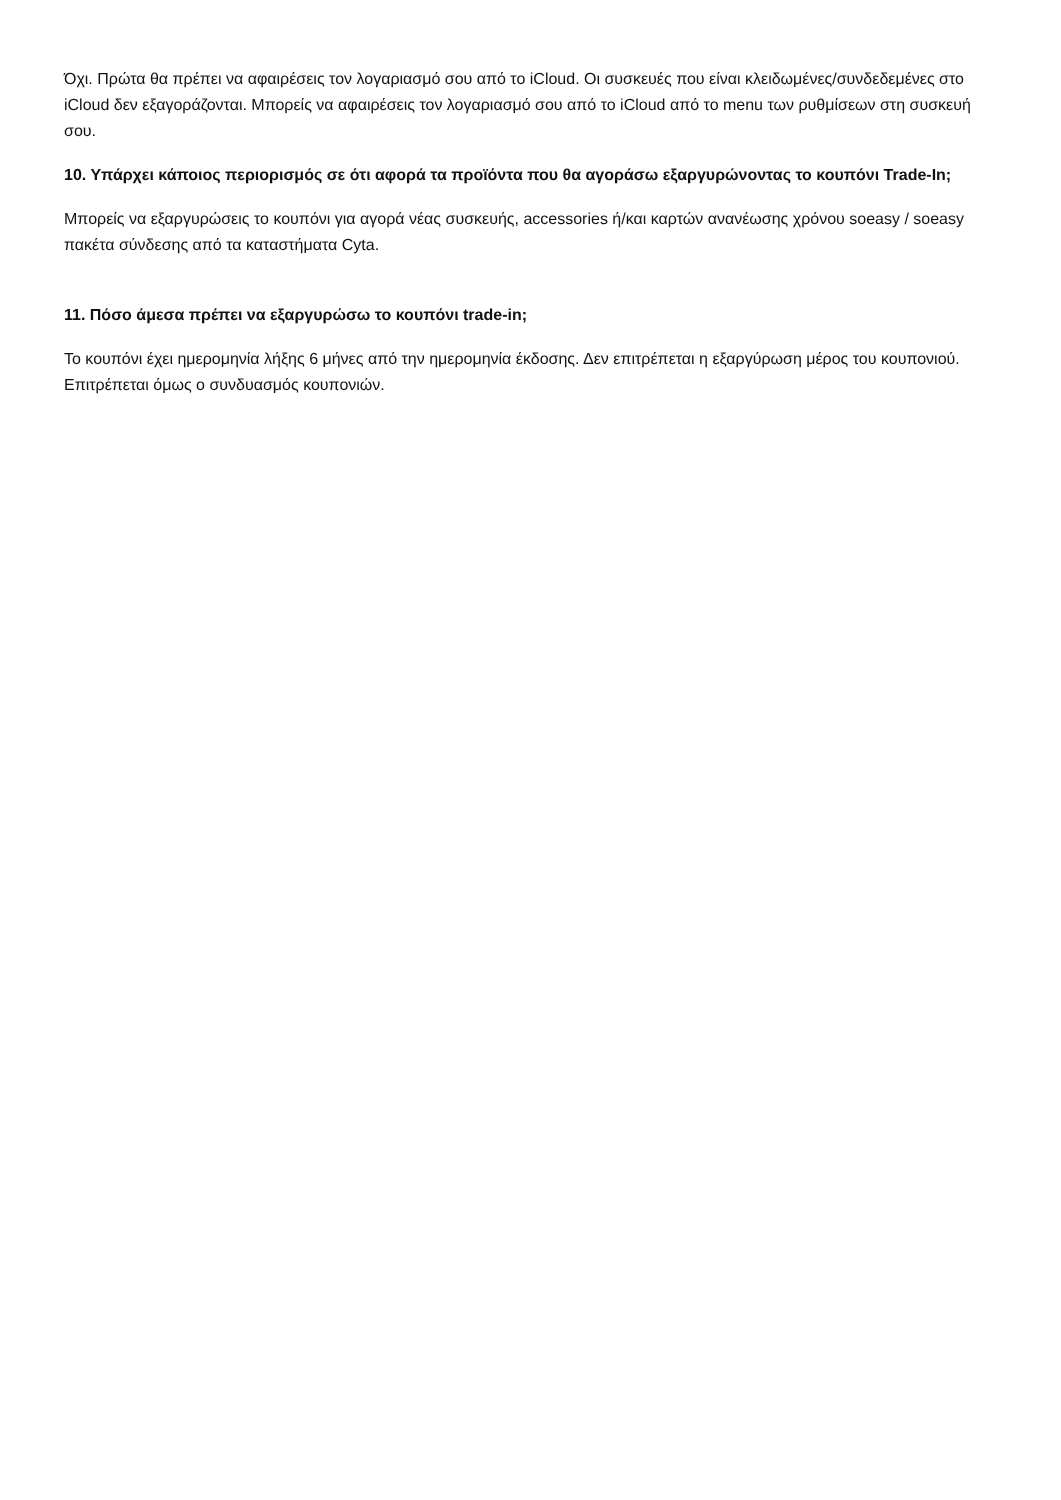Όχι. Πρώτα θα πρέπει να αφαιρέσεις τον λογαριασμό σου από το iCloud. Οι συσκευές που είναι κλειδωμένες/συνδεδεμένες στο iCloud δεν εξαγοράζονται. Μπορείς να αφαιρέσεις τον λογαριασμό σου από το iCloud από το menu των ρυθμίσεων στη συσκευή σου.
10. Υπάρχει κάποιος περιορισμός σε ότι αφορά τα προϊόντα που θα αγοράσω εξαργυρώνοντας το κουπόνι Trade-In;
Μπορείς να εξαργυρώσεις το κουπόνι για αγορά νέας συσκευής, accessories ή/και καρτών ανανέωσης χρόνου soeasy / soeasy πακέτα σύνδεσης από τα καταστήματα Cyta.
11. Πόσο άμεσα πρέπει να εξαργυρώσω το κουπόνι trade-in;
Το κουπόνι έχει ημερομηνία λήξης 6 μήνες από την ημερομηνία έκδοσης. Δεν επιτρέπεται η εξαργύρωση μέρος του κουπονιού. Επιτρέπεται όμως ο συνδυασμός κουπονιών.